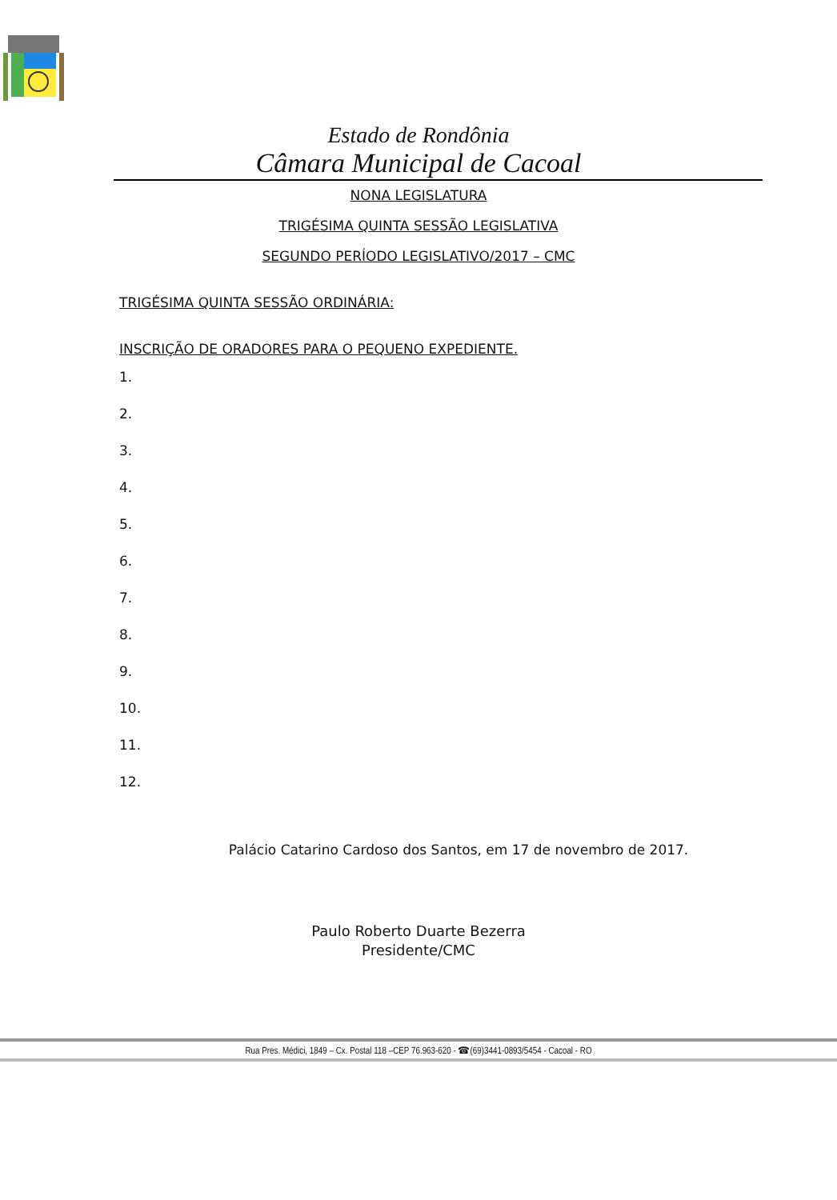Estado de Rondônia
Câmara Municipal de Cacoal
NONA LEGISLATURA
TRIGÉSIMA QUINTA SESSÃO LEGISLATIVA
SEGUNDO PERÍODO LEGISLATIVO/2017 – CMC
TRIGÉSIMA QUINTA SESSÃO ORDINÁRIA:
INSCRIÇÃO DE ORADORES PARA O PEQUENO EXPEDIENTE.
1.
2.
3.
4.
5.
6.
7.
8.
9.
10.
11.
12.
Palácio Catarino Cardoso dos Santos, em 17 de novembro de 2017.
Paulo Roberto Duarte Bezerra
Presidente/CMC
Rua Pres. Médici, 1849 – Cx. Postal 118 –CEP 76.963-620 - ☎(69)3441-0893/5454 - Cacoal - RO